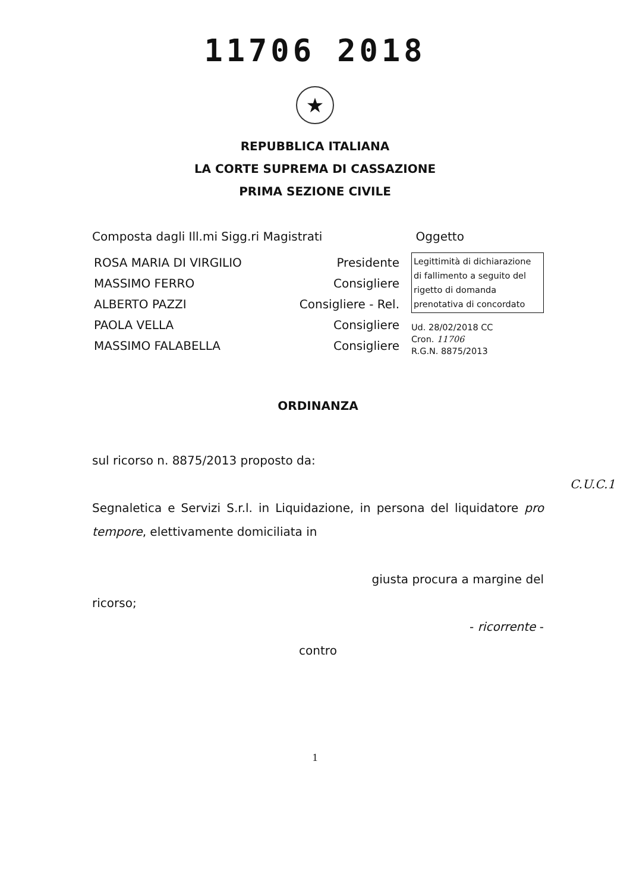11706 2018
★
REPUBBLICA ITALIANA
LA CORTE SUPREMA DI CASSAZIONE
PRIMA SEZIONE CIVILE
Composta dagli Ill.mi Sigg.ri Magistrati Oggetto
ROSA MARIA DI VIRGILIO Presidente
MASSIMO FERRO Consigliere
ALBERTO PAZZI Consigliere - Rel.
PAOLA VELLA Consigliere
MASSIMO FALABELLA Consigliere
Legittimità di dichiarazione di fallimento a seguito del rigetto di domanda prenotativa di concordato
Ud. 28/02/2018 CC
Cron. 11706
R.G.N. 8875/2013
ORDINANZA
sul ricorso n. 8875/2013 proposto da:
C.U.C.1
Segnaletica e Servizi S.r.l. in Liquidazione, in persona del liquidatore pro tempore, elettivamente domiciliata in
giusta procura a margine del
ricorso;
- ricorrente -
contro
1